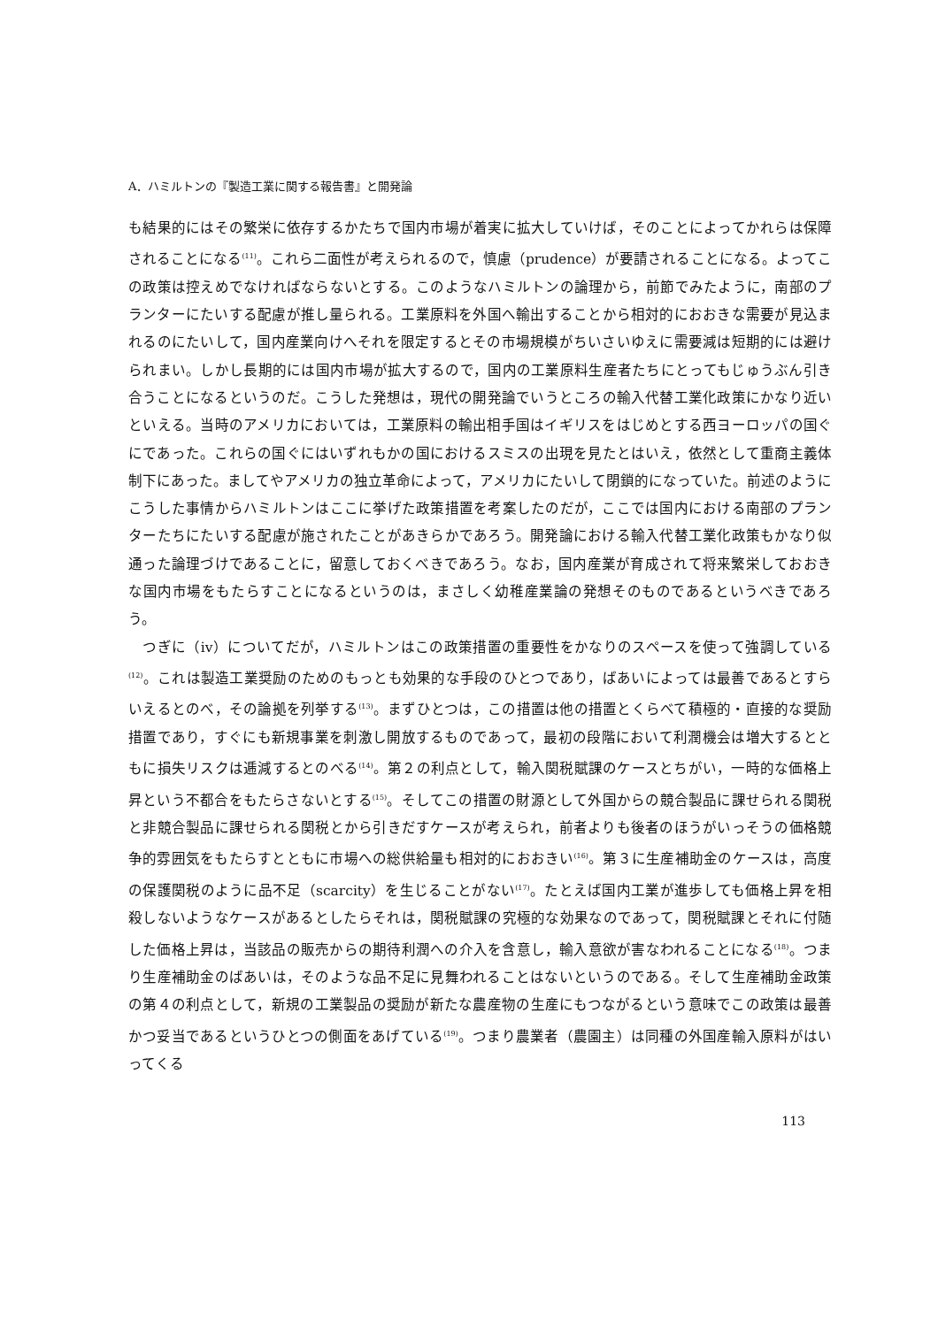A．ハミルトンの『製造工業に関する報告書』と開発論
も結果的にはその繁栄に依存するかたちで国内市場が着実に拡大していけば，そのことによってかれらは保障されることになる<sup>(11)</sup>。これら二面性が考えられるので，慎慮（prudence）が要請されることになる。よってこの政策は控えめでなければならないとする。このようなハミルトンの論理から，前節でみたように，南部のプランターにたいする配慮が推し量られる。工業原料を外国へ輸出することから相対的におおきな需要が見込まれるのにたいして，国内産業向けへそれを限定するとその市場規模がちいさいゆえに需要減は短期的には避けられまい。しかし長期的には国内市場が拡大するので，国内の工業原料生産者たちにとってもじゅうぶん引き合うことになるというのだ。こうした発想は，現代の開発論でいうところの輸入代替工業化政策にかなり近いといえる。当時のアメリカにおいては，工業原料の輸出相手国はイギリスをはじめとする西ヨーロッパの国ぐにであった。これらの国ぐにはいずれもかの国におけるスミスの出現を見たとはいえ，依然として重商主義体制下にあった。ましてやアメリカの独立革命によって，アメリカにたいして閉鎖的になっていた。前述のようにこうした事情からハミルトンはここに挙げた政策措置を考案したのだが，ここでは国内における南部のプランターたちにたいする配慮が施されたことがあきらかであろう。開発論における輸入代替工業化政策もかなり似通った論理づけであることに，留意しておくべきであろう。なお，国内産業が育成されて将来繁栄しておおきな国内市場をもたらすことになるというのは，まさしく幼稚産業論の発想そのものであるというべきであろう。
　つぎに（ⅳ）についてだが，ハミルトンはこの政策措置の重要性をかなりのスペースを使って強調している<sup>(12)</sup>。これは製造工業奨励のためのもっとも効果的な手段のひとつであり，ばあいによっては最善であるとすらいえるとのべ，その論拠を列挙する<sup>(13)</sup>。まずひとつは，この措置は他の措置とくらべて積極的・直接的な奨励措置であり，すぐにも新規事業を刺激し開放するものであって，最初の段階において利潤機会は増大するとともに損失リスクは逓減するとのべる<sup>(14)</sup>。第２の利点として，輸入関税賦課のケースとちがい，一時的な価格上昇という不都合をもたらさないとする<sup>(15)</sup>。そしてこの措置の財源として外国からの競合製品に課せられる関税と非競合製品に課せられる関税とから引きだすケースが考えられ，前者よりも後者のほうがいっそうの価格競争的雰囲気をもたらすとともに市場への総供給量も相対的におおきい<sup>(16)</sup>。第３に生産補助金のケースは，高度の保護関税のように品不足（scarcity）を生じることがない<sup>(17)</sup>。たとえば国内工業が進歩しても価格上昇を相殺しないようなケースがあるとしたらそれは，関税賦課の究極的な効果なのであって，関税賦課とそれに付随した価格上昇は，当該品の販売からの期待利潤への介入を含意し，輸入意欲が害なわれることになる<sup>(18)</sup>。つまり生産補助金のばあいは，そのような品不足に見舞われることはないというのである。そして生産補助金政策の第４の利点として，新規の工業製品の奨励が新たな農産物の生産にもつながるという意味でこの政策は最善かつ妥当であるというひとつの側面をあげている<sup>(19)</sup>。つまり農業者（農園主）は同種の外国産輸入原料がはいってくる
113